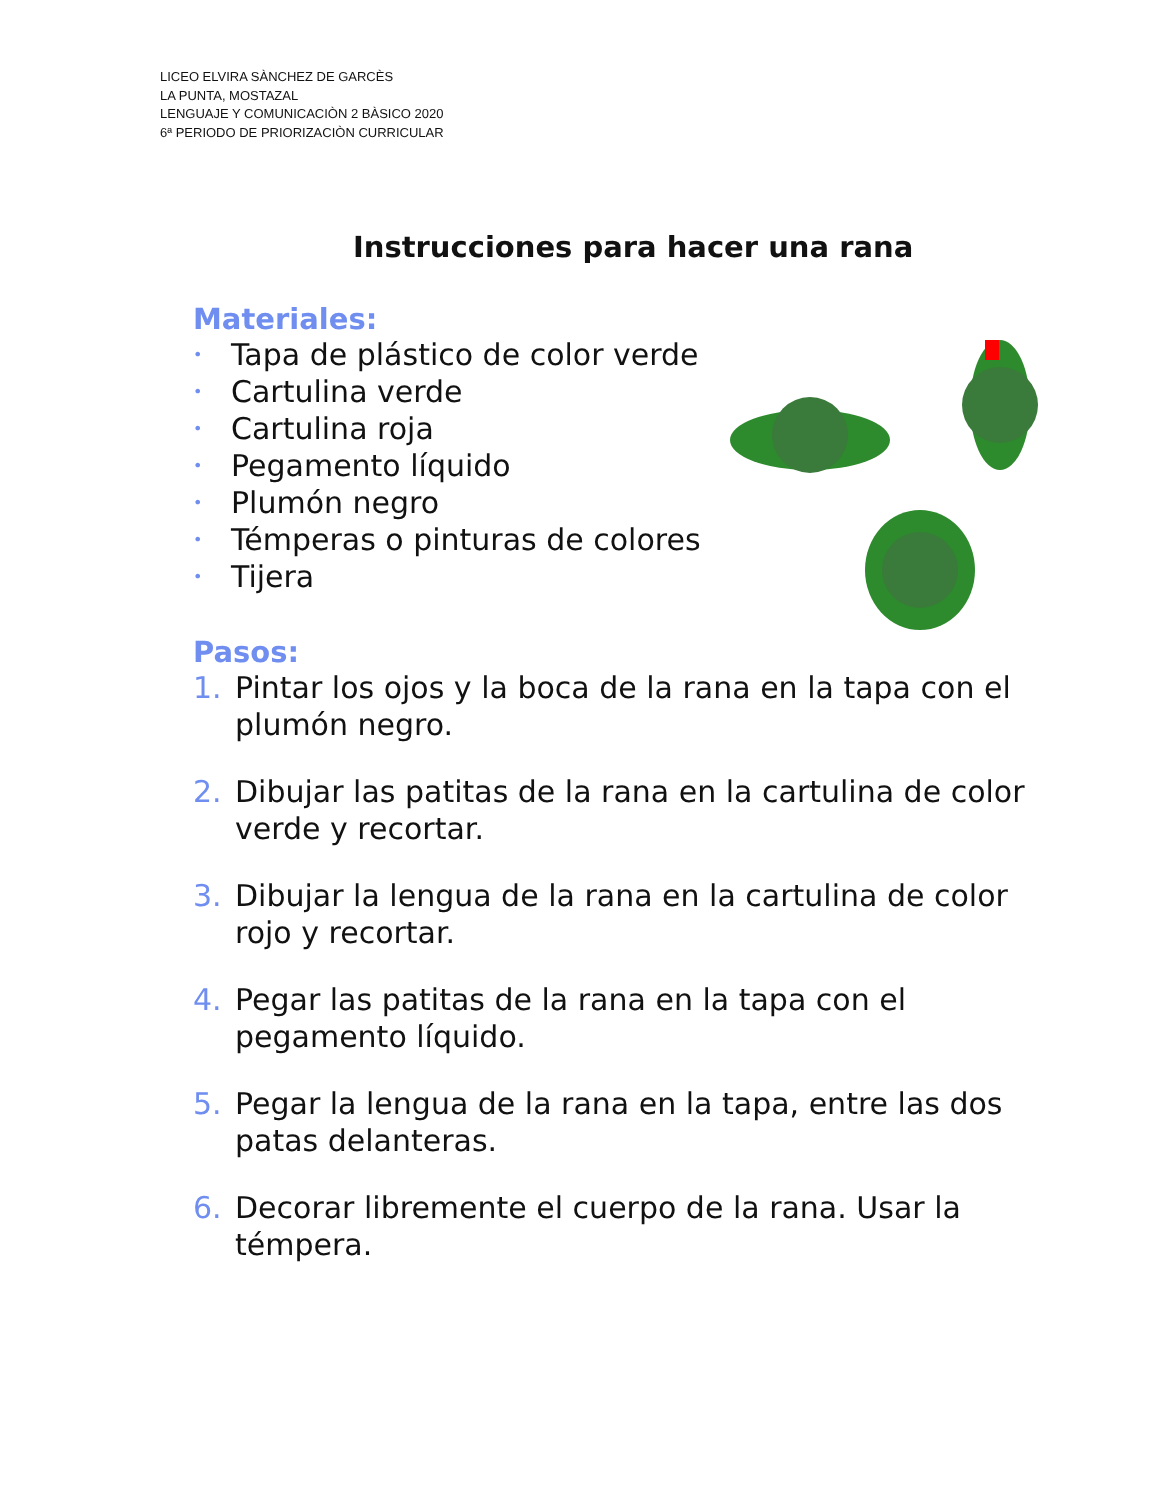LICEO ELVIRA SÀNCHEZ DE GARCÈS
LA PUNTA, MOSTAZAL
LENGUAJE Y COMUNICACIÒN 2 BÀSICO 2020
6ª PERIODO DE PRIORIZACIÒN CURRICULAR
Instrucciones para hacer una rana
Materiales:
• Tapa de plástico de color verde
• Cartulina verde
• Cartulina roja
• Pegamento líquido
• Plumón negro
• Témperas o pinturas de colores
• Tijera
Pasos:
1. Pintar los ojos y la boca de la rana en la tapa con el plumón negro.
2. Dibujar las patitas de la rana en la cartulina de color verde y recortar.
3. Dibujar la lengua de la rana en la cartulina de color rojo y recortar.
4. Pegar las patitas de la rana en la tapa con el pegamento líquido.
5. Pegar la lengua de la rana en la tapa, entre las dos patas delanteras.
6. Decorar libremente el cuerpo de la rana. Usar la témpera.